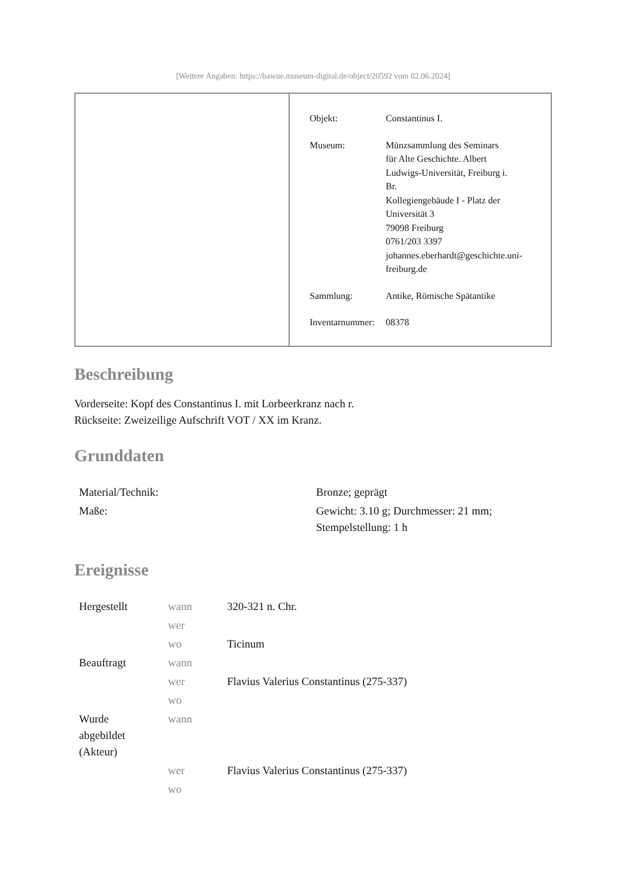[Weitere Angaben: https://bawue.museum-digital.de/object/20592 vom 02.06.2024]
| Objekt: | Constantinus I. |
| Museum: | Münzsammlung des Seminars für Alte Geschichte. Albert Ludwigs-Universität, Freiburg i. Br. Kollegiengebäude I - Platz der Universität 3 79098 Freiburg 0761/203 3397 johannes.eberhardt@geschichte.uni- freiburg.de |
| Sammlung: | Antike, Römische Spätantike |
| Inventarnummer: | 08378 |
Beschreibung
Vorderseite: Kopf des Constantinus I. mit Lorbeerkranz nach r.
Rückseite: Zweizeilige Aufschrift VOT / XX im Kranz.
Grunddaten
| Material/Technik: | Bronze; geprägt |
| Maße: | Gewicht: 3.10 g; Durchmesser: 21 mm; Stempelstellung: 1 h |
Ereignisse
| Hergestellt | wann | 320-321 n. Chr. |
| | wer | |
| | wo | Ticinum |
| Beauftragt | wann | |
| | wer | Flavius Valerius Constantinus (275-337) |
| | wo | |
| Wurde abgebildet (Akteur) | wann | |
| | wer | Flavius Valerius Constantinus (275-337) |
| | wo | |